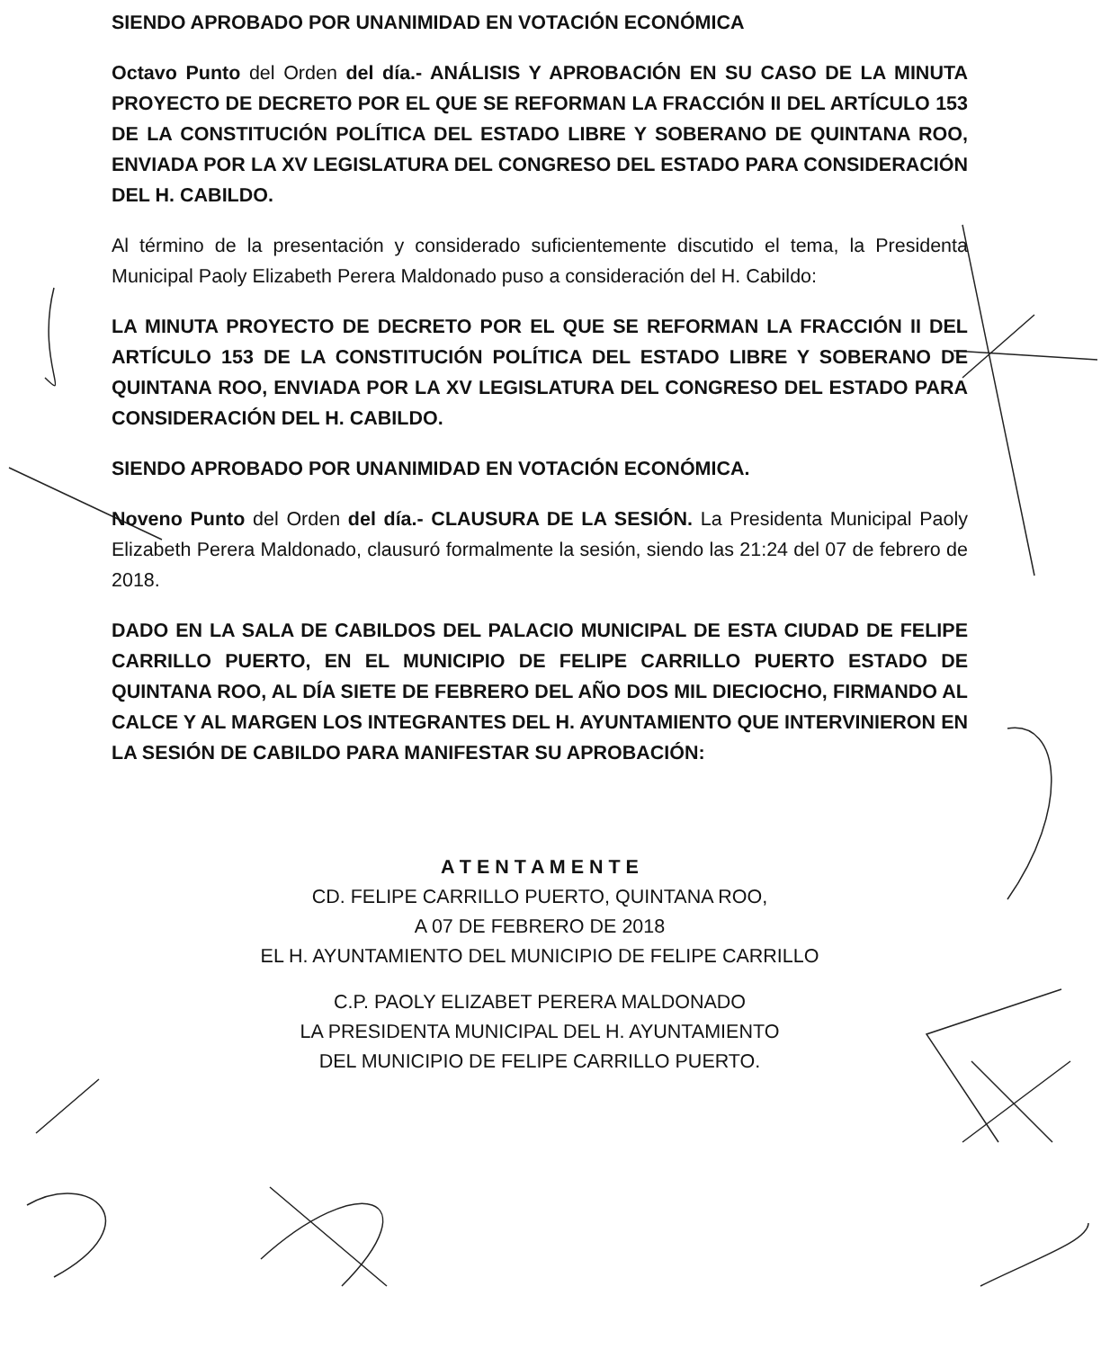SIENDO APROBADO POR UNANIMIDAD EN VOTACIÓN ECONÓMICA
Octavo Punto del Orden del día.- ANÁLISIS Y APROBACIÓN EN SU CASO DE LA MINUTA PROYECTO DE DECRETO POR EL QUE SE REFORMAN LA FRACCIÓN II DEL ARTÍCULO 153 DE LA CONSTITUCIÓN POLÍTICA DEL ESTADO LIBRE Y SOBERANO DE QUINTANA ROO, ENVIADA POR LA XV LEGISLATURA DEL CONGRESO DEL ESTADO PARA CONSIDERACIÓN DEL H. CABILDO.
Al término de la presentación y considerado suficientemente discutido el tema, la Presidenta Municipal Paoly Elizabeth Perera Maldonado puso a consideración del H. Cabildo:
LA MINUTA PROYECTO DE DECRETO POR EL QUE SE REFORMAN LA FRACCIÓN II DEL ARTÍCULO 153 DE LA CONSTITUCIÓN POLÍTICA DEL ESTADO LIBRE Y SOBERANO DE QUINTANA ROO, ENVIADA POR LA XV LEGISLATURA DEL CONGRESO DEL ESTADO PARA CONSIDERACIÓN DEL H. CABILDO.
SIENDO APROBADO POR UNANIMIDAD EN VOTACIÓN ECONÓMICA.
Noveno Punto del Orden del día.- CLAUSURA DE LA SESIÓN. La Presidenta Municipal Paoly Elizabeth Perera Maldonado, clausuró formalmente la sesión, siendo las 21:24 del 07 de febrero de 2018.
DADO EN LA SALA DE CABILDOS DEL PALACIO MUNICIPAL DE ESTA CIUDAD DE FELIPE CARRILLO PUERTO, EN EL MUNICIPIO DE FELIPE CARRILLO PUERTO ESTADO DE QUINTANA ROO, AL DÍA SIETE DE FEBRERO DEL AÑO DOS MIL DIECIOCHO, FIRMANDO AL CALCE Y AL MARGEN LOS INTEGRANTES DEL H. AYUNTAMIENTO QUE INTERVINIERON EN LA SESIÓN DE CABILDO PARA MANIFESTAR SU APROBACIÓN:
A T E N T A M E N T E
CD. FELIPE CARRILLO PUERTO, QUINTANA ROO,
A 07 DE FEBRERO DE 2018
EL H. AYUNTAMIENTO DEL MUNICIPIO DE FELIPE CARRILLO
C.P. PAOLY ELIZABET PERERA MALDONADO
LA PRESIDENTA MUNICIPAL DEL H. AYUNTAMIENTO
DEL MUNICIPIO DE FELIPE CARRILLO PUERTO.